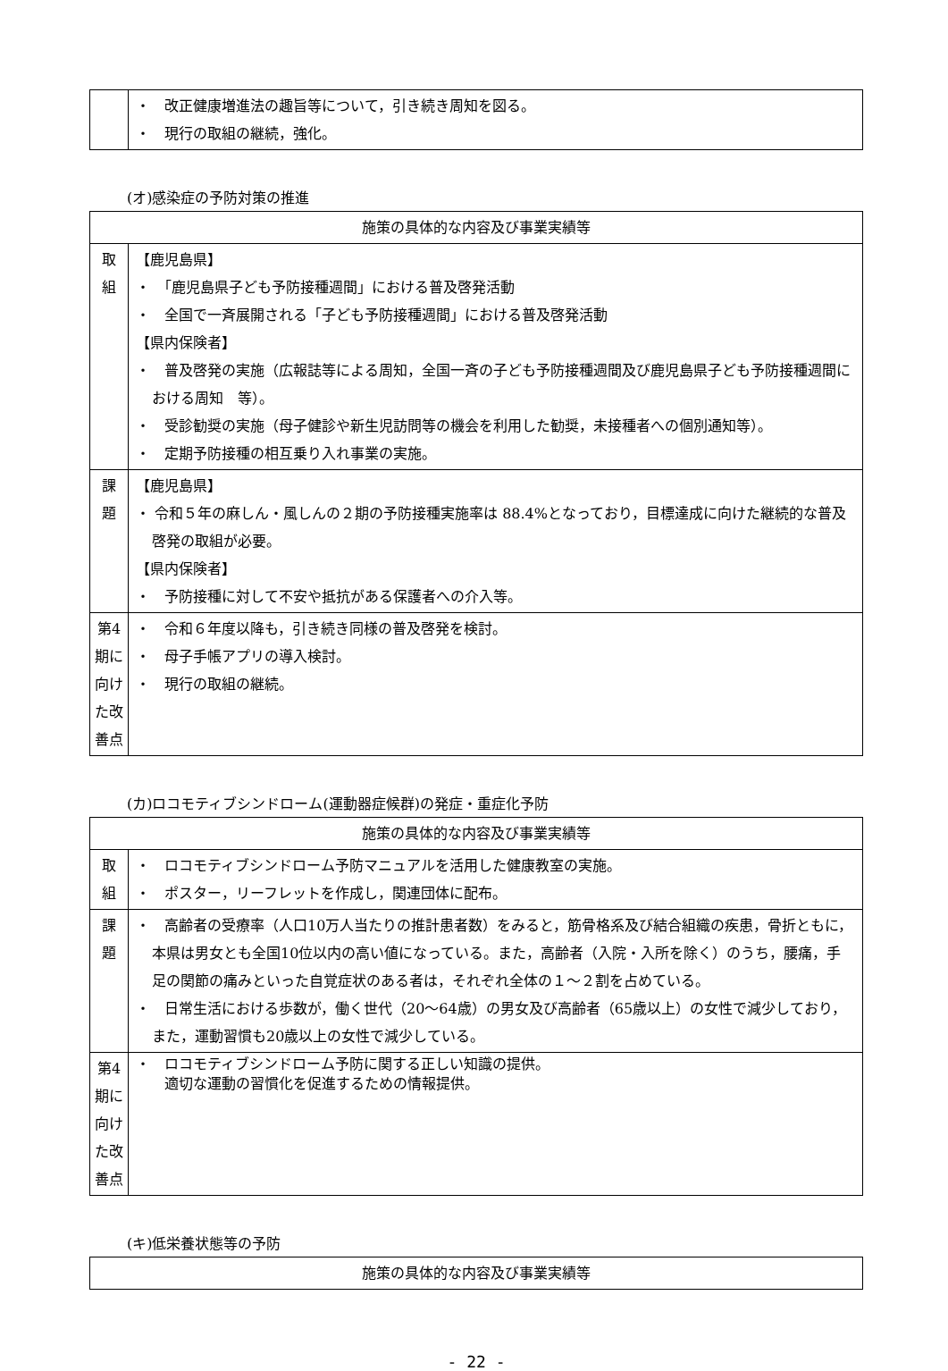| | ・ 改正健康増進法の趣旨等について，引き続き周知を図る。 ・ 現行の取組の継続，強化。 |
(オ)感染症の予防対策の推進
| 施策の具体的な内容及び事業実績等 | |
| 取 組 | 【鹿児島県】 ・ 「鹿児島県子ども予防接種週間」における普及啓発活動 ・ 全国で一斉展開される「子ども予防接種週間」における普及啓発活動 【県内保険者】 ・ 普及啓発の実施（広報誌等による周知，全国一斉の子ども予防接種週間及び鹿児島県子ども予防接種週間における周知 等）。 ・ 受診勧奨の実施（母子健診や新生児訪問等の機会を利用した勧奨，未接種者への個別通知等）。 ・ 定期予防接種の相互乗り入れ事業の実施。 |
| 課 題 | 【鹿児島県】 ・ 令和５年の麻しん・風しんの２期の予防接種実施率は 88.4%となっており，目標達成に向けた継続的な普及啓発の取組が必要。 【県内保険者】 ・ 予防接種に対して不安や抵抗がある保護者への介入等。 |
| 第4期に向けた改善点 | ・ 令和６年度以降も，引き続き同様の普及啓発を検討。 ・ 母子手帳アプリの導入検討。 ・ 現行の取組の継続。 |
(カ)ロコモティブシンドローム(運動器症候群)の発症・重症化予防
| 施策の具体的な内容及び事業実績等 | |
| 取 組 | ・ ロコモティブシンドローム予防マニュアルを活用した健康教室の実施。 ・ ポスター，リーフレットを作成し，関連団体に配布。 |
| 課 題 | ・ 高齢者の受療率（人口10万人当たりの推計患者数）をみると，筋骨格系及び結合組織の疾患，骨折ともに，本県は男女とも全国10位以内の高い値になっている。また，高齢者（入院・入所を除く）のうち，腰痛，手足の関節の痛みといった自覚症状のある者は，それぞれ全体の１～２割を占めている。 ・ 日常生活における歩数が，働く世代（20～64歳）の男女及び高齢者（65歳以上）の女性で減少しており，また，運動習慣も20歳以上の女性で減少している。 |
| 第4期に向けた改善点 | ・ ロコモティブシンドローム予防に関する正しい知識の提供。 適切な運動の習慣化を促進するための情報提供。 |
(キ)低栄養状態等の予防
| 施策の具体的な内容及び事業実績等 |
- 22 -